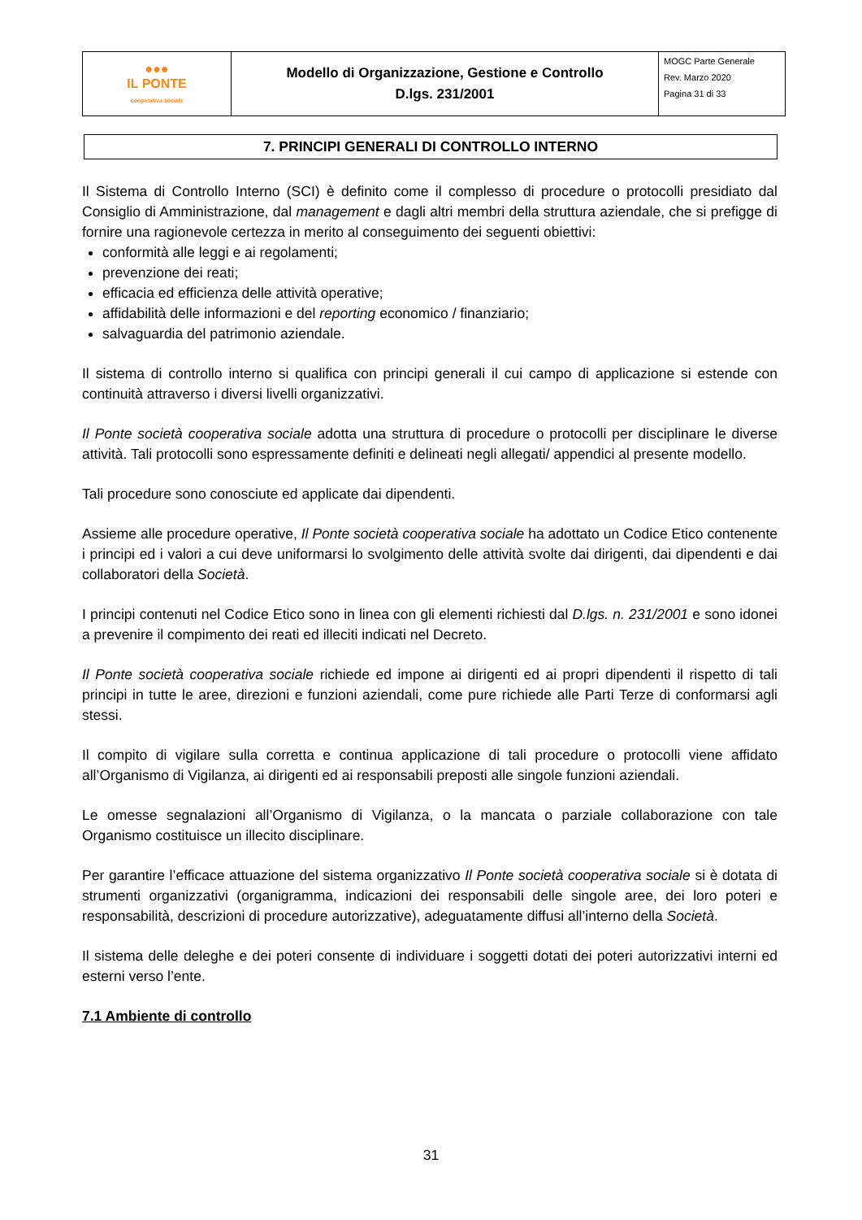| ●●● IL PONTE cooperativa sociale | Modello di Organizzazione, Gestione e Controllo D.lgs. 231/2001 | MOGC Parte Generale Rev. Marzo 2020 Pagina 31 di 33 |
7. PRINCIPI GENERALI DI CONTROLLO INTERNO
Il Sistema di Controllo Interno (SCI) è definito come il complesso di procedure o protocolli presidiato dal Consiglio di Amministrazione, dal management e dagli altri membri della struttura aziendale, che si prefigge di fornire una ragionevole certezza in merito al conseguimento dei seguenti obiettivi:
conformità alle leggi e ai regolamenti;
prevenzione dei reati;
efficacia ed efficienza delle attività operative;
affidabilità delle informazioni e del reporting economico / finanziario;
salvaguardia del patrimonio aziendale.
Il sistema di controllo interno si qualifica con principi generali il cui campo di applicazione si estende con continuità attraverso i diversi livelli organizzativi.
Il Ponte società cooperativa sociale adotta una struttura di procedure o protocolli per disciplinare le diverse attività. Tali protocolli sono espressamente definiti e delineati negli allegati/ appendici al presente modello.
Tali procedure sono conosciute ed applicate dai dipendenti.
Assieme alle procedure operative, Il Ponte società cooperativa sociale ha adottato un Codice Etico contenente i principi ed i valori a cui deve uniformarsi lo svolgimento delle attività svolte dai dirigenti, dai dipendenti e dai collaboratori della Società.
I principi contenuti nel Codice Etico sono in linea con gli elementi richiesti dal D.lgs. n. 231/2001 e sono idonei a prevenire il compimento dei reati ed illeciti indicati nel Decreto.
Il Ponte società cooperativa sociale richiede ed impone ai dirigenti ed ai propri dipendenti il rispetto di tali principi in tutte le aree, direzioni e funzioni aziendali, come pure richiede alle Parti Terze di conformarsi agli stessi.
Il compito di vigilare sulla corretta e continua applicazione di tali procedure o protocolli viene affidato all’Organismo di Vigilanza, ai dirigenti ed ai responsabili preposti alle singole funzioni aziendali.
Le omesse segnalazioni all’Organismo di Vigilanza, o la mancata o parziale collaborazione con tale Organismo costituisce un illecito disciplinare.
Per garantire l’efficace attuazione del sistema organizzativo Il Ponte società cooperativa sociale si è dotata di strumenti organizzativi (organigramma, indicazioni dei responsabili delle singole aree, dei loro poteri e responsabilità, descrizioni di procedure autorizzative), adeguatamente diffusi all’interno della Società.
Il sistema delle deleghe e dei poteri consente di individuare i soggetti dotati dei poteri autorizzativi interni ed esterni verso l’ente.
7.1 Ambiente di controllo
31